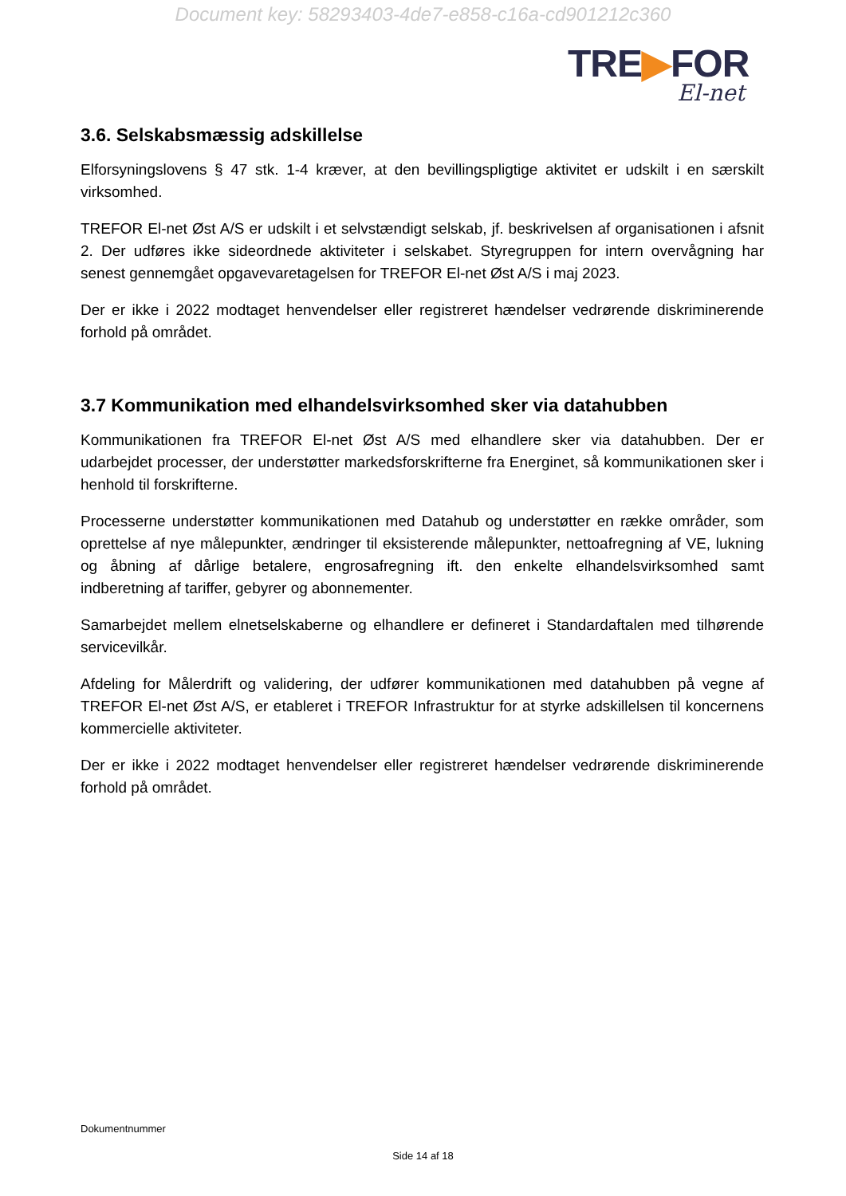Document key: 58293403-4de7-e858-c16a-cd901212c360
TRE▶FOR
El-net
3.6. Selskabsmæssig adskillelse
Elforsyningslovens § 47 stk. 1-4 kræver, at den bevillingspligtige aktivitet er udskilt i en særskilt virksomhed.
TREFOR El-net Øst A/S er udskilt i et selvstændigt selskab, jf. beskrivelsen af organisationen i afsnit 2. Der udføres ikke sideordnede aktiviteter i selskabet. Styregruppen for intern overvågning har senest gennemgået opgavevaretagelsen for TREFOR El-net Øst A/S i maj 2023.
Der er ikke i 2022 modtaget henvendelser eller registreret hændelser vedrørende diskriminerende forhold på området.
3.7 Kommunikation med elhandelsvirksomhed sker via datahubben
Kommunikationen fra TREFOR El-net Øst A/S med elhandlere sker via datahubben. Der er udarbejdet processer, der understøtter markedsforskrifterne fra Energinet, så kommunikationen sker i henhold til forskrifterne.
Processerne understøtter kommunikationen med Datahub og understøtter en række områder, som oprettelse af nye målepunkter, ændringer til eksisterende målepunkter, nettoafregning af VE, lukning og åbning af dårlige betalere, engrosafregning ift. den enkelte elhandelsvirksomhed samt indberetning af tariffer, gebyrer og abonnementer.
Samarbejdet mellem elnetselskaberne og elhandlere er defineret i Standardaftalen med tilhørende servicevilkår.
Afdeling for Målerdrift og validering, der udfører kommunikationen med datahubben på vegne af TREFOR El-net Øst A/S, er etableret i TREFOR Infrastruktur for at styrke adskillelsen til koncernens kommercielle aktiviteter.
Der er ikke i 2022 modtaget henvendelser eller registreret hændelser vedrørende diskriminerende forhold på området.
Dokumentnummer
Side 14 af 18